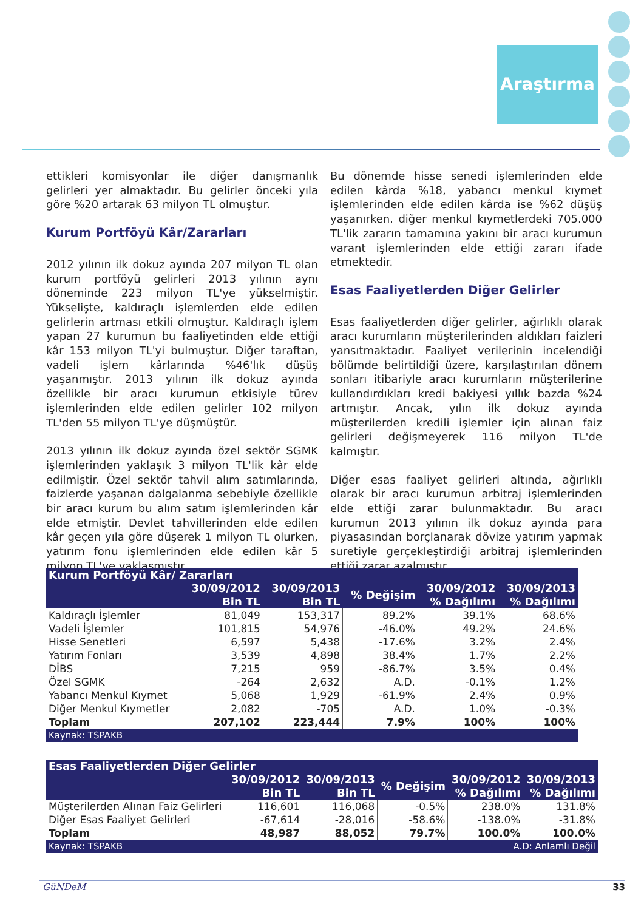Araştırma
ettikleri komisyonlar ile diğer danışmanlık gelirleri yer almaktadır. Bu gelirler önceki yıla göre %20 artarak 63 milyon TL olmuştur.
Kurum Portföyü Kâr/Zararları
2012 yılının ilk dokuz ayında 207 milyon TL olan kurum portföyü gelirleri 2013 yılının aynı döneminde 223 milyon TL'ye yükselmiştir. Yükselişte, kaldıraçlı işlemlerden elde edilen gelirlerin artması etkili olmuştur. Kaldıraçlı işlem yapan 27 kurumun bu faaliyetinden elde ettiği kâr 153 milyon TL'yi bulmuştur. Diğer taraftan, vadeli işlem kârlarında %46'lık düşüş yaşanmıştır. 2013 yılının ilk dokuz ayında özellikle bir aracı kurumun etkisiyle türev işlemlerinden elde edilen gelirler 102 milyon TL'den 55 milyon TL'ye düşmüştür.
2013 yılının ilk dokuz ayında özel sektör SGMK işlemlerinden yaklaşık 3 milyon TL'lik kâr elde edilmiştir. Özel sektör tahvil alım satımlarında, faizlerde yaşanan dalgalanma sebebiyle özellikle bir aracı kurum bu alım satım işlemlerinden kâr elde etmiştir. Devlet tahvillerinden elde edilen kâr geçen yıla göre düşerek 1 milyon TL olurken, yatırım fonu işlemlerinden elde edilen kâr 5 milyon TL'ye yaklaşmıştır.
Bu dönemde hisse senedi işlemlerinden elde edilen kârda %18, yabancı menkul kıymet işlemlerinden elde edilen kârda ise %62 düşüş yaşanırken. diğer menkul kıymetlerdeki 705.000 TL'lik zararın tamamına yakını bir aracı kurumun varant işlemlerinden elde ettiği zararı ifade etmektedir.
Esas Faaliyetlerden Diğer Gelirler
Esas faaliyetlerden diğer gelirler, ağırlıklı olarak aracı kurumların müşterilerinden aldıkları faizleri yansıtmaktadır. Faaliyet verilerinin incelendiği bölümde belirtildiği üzere, karşılaştırılan dönem sonları itibariyle aracı kurumların müşterilerine kullandırdıkları kredi bakiyesi yıllık bazda %24 artmıştır. Ancak, yılın ilk dokuz ayında müşterilerden kredili işlemler için alınan faiz gelirleri değişmeyerek 116 milyon TL'de kalmıştır.
Diğer esas faaliyet gelirleri altında, ağırlıklı olarak bir aracı kurumun arbitraj işlemlerinden elde ettiği zarar bulunmaktadır. Bu aracı kurumun 2013 yılının ilk dokuz ayında para piyasasından borçlanarak dövize yatırım yapmak suretiyle gerçekleştirdiği arbitraj işlemlerinden ettiği zarar azalmıştır.
| Kurum Portföyü Kâr/ Zararları | | | | | |
| --- | --- | --- | --- | --- | --- |
| | 30/09/2012 Bin TL | 30/09/2013 Bin TL | % Değişim | 30/09/2012 % Dağılımı | 30/09/2013 % Dağılımı |
| Kaldıraçlı İşlemler | 81,049 | 153,317 | 89.2% | 39.1% | 68.6% |
| Vadeli İşlemler | 101,815 | 54,976 | -46.0% | 49.2% | 24.6% |
| Hisse Senetleri | 6,597 | 5,438 | -17.6% | 3.2% | 2.4% |
| Yatırım Fonları | 3,539 | 4,898 | 38.4% | 1.7% | 2.2% |
| DİBS | 7,215 | 959 | -86.7% | 3.5% | 0.4% |
| Özel SGMK | -264 | 2,632 | A.D. | -0.1% | 1.2% |
| Yabancı Menkul Kıymet | 5,068 | 1,929 | -61.9% | 2.4% | 0.9% |
| Diğer Menkul Kıymetler | 2,082 | -705 | A.D. | 1.0% | -0.3% |
| Toplam | 207,102 | 223,444 | 7.9% | 100% | 100% |
| Kaynak: TSPAKB | | | | | |
| Esas Faaliyetlerden Diğer Gelirler | | | | | |
| --- | --- | --- | --- | --- | --- |
| | 30/09/2012 Bin TL | 30/09/2013 Bin TL | % Değişim | 30/09/2012 % Dağılımı | 30/09/2013 % Dağılımı |
| Müşterilerden Alınan Faiz Gelirleri | 116,601 | 116,068 | -0.5% | 238.0% | 131.8% |
| Diğer Esas Faaliyet Gelirleri | -67,614 | -28,016 | -58.6% | -138.0% | -31.8% |
| Toplam | 48,987 | 88,052 | 79.7% | 100.0% | 100.0% |
| Kaynak: TSPAKB | | | A.D: Anlamlı Değil | | |
GüNDeM 33